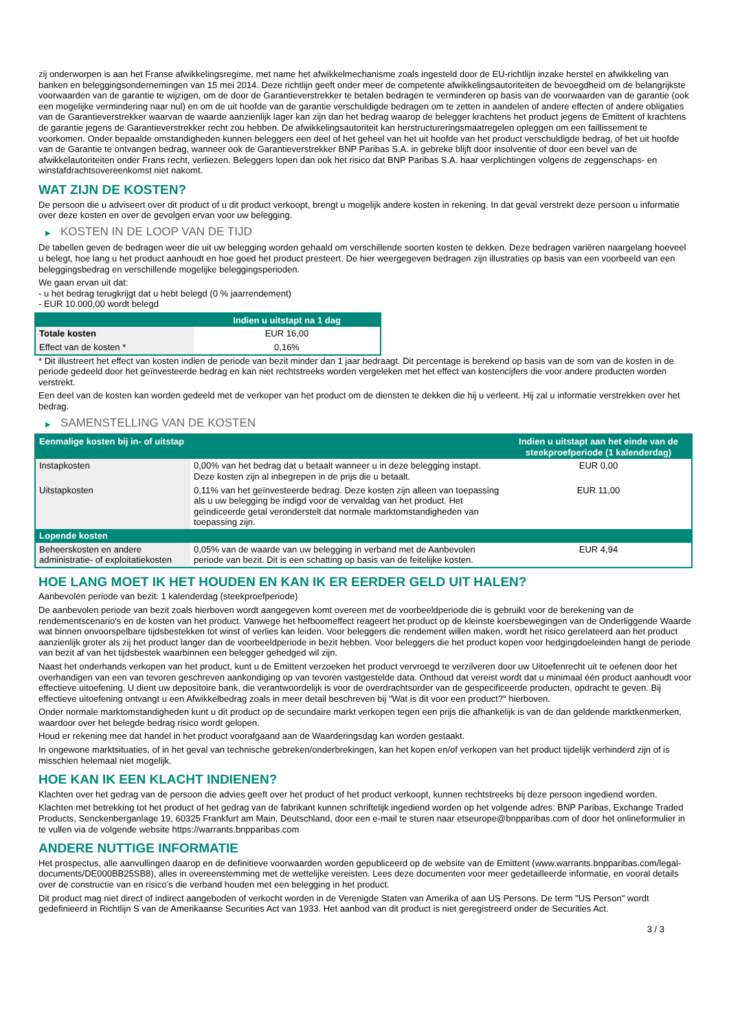zij onderworpen is aan het Franse afwikkelingsregime, met name het afwikkelmechanisme zoals ingesteld door de EU-richtlijn inzake herstel en afwikkeling van banken en beleggingsondernemingen van 15 mei 2014. Deze richtlijn geeft onder meer de competente afwikkelingsautoriteiten de bevoegdheid om de belangrijkste voorwaarden van de garantie te wijzigen, om de door de Garantieverstrekker te betalen bedragen te verminderen op basis van de voorwaarden van de garantie (ook een mogelijke vermindering naar nul) en om de uit hoofde van de garantie verschuldigde bedragen om te zetten in aandelen of andere effecten of andere obligaties van de Garantieverstrekker waarvan de waarde aanzienlijk lager kan zijn dan het bedrag waarop de belegger krachtens het product jegens de Emittent of krachtens de garantie jegens de Garantieverstrekker recht zou hebben. De afwikkelingsautoriteit kan herstructureringsmaatregelen opleggen om een faillissement te voorkomen. Onder bepaalde omstandigheden kunnen beleggers een deel of het geheel van het uit hoofde van het product verschuldigde bedrag, of het uit hoofde van de Garantie te ontvangen bedrag, wanneer ook de Garantieverstrekker BNP Paribas S.A. in gebreke blijft door insolventie of door een bevel van de afwikkelautoriteiten onder Frans recht, verliezen. Beleggers lopen dan ook het risico dat BNP Paribas S.A. haar verplichtingen volgens de zeggenschaps- en winstafdrachtsovereenkomst niet nakomt.
WAT ZIJN DE KOSTEN?
De persoon die u adviseert over dit product of u dit product verkoopt, brengt u mogelijk andere kosten in rekening. In dat geval verstrekt deze persoon u informatie over deze kosten en over de gevolgen ervan voor uw belegging.
▶ KOSTEN IN DE LOOP VAN DE TIJD
De tabellen geven de bedragen weer die uit uw belegging worden gehaald om verschillende soorten kosten te dekken. Deze bedragen variëren naargelang hoeveel u belegt, hoe lang u het product aanhoudt en hoe goed het product presteert. De hier weergegeven bedragen zijn illustraties op basis van een voorbeeld van een beleggingsbedrag en verschillende mogelijke beleggingsperioden.
We gaan ervan uit dat:
- u het bedrag terugkrijgt dat u hebt belegd (0 % jaarrendement)
- EUR 10.000,00 wordt belegd
| | Indien u uitstapt na 1 dag |
| --- | --- |
| Totale kosten | EUR 16,00 |
| Effect van de kosten * | 0,16% |
* Dit illustreert het effect van kosten indien de periode van bezit minder dan 1 jaar bedraagt. Dit percentage is berekend op basis van de som van de kosten in de periode gedeeld door het geïnvesteerde bedrag en kan niet rechtstreeks worden vergeleken met het effect van kostencijfers die voor andere producten worden verstrekt.
Een deel van de kosten kan worden gedeeld met de verkoper van het product om de diensten te dekken die hij u verleent. Hij zal u informatie verstrekken over het bedrag.
▶ SAMENSTELLING VAN DE KOSTEN
| Eenmalige kosten bij in- of uitstap | | Indien u uitstapt aan het einde van de steekproefperiode (1 kalenderdag) |
| --- | --- | --- |
| Instapkosten | 0,00% van het bedrag dat u betaalt wanneer u in deze belegging instapt. Deze kosten zijn al inbegrepen in de prijs die u betaalt. | EUR 0,00 |
| Uitstapkosten | 0,11% van het geïnvesteerde bedrag. Deze kosten zijn alleen van toepassing als u uw belegging be indigd voor de vervaldag van het product. Het geïndiceerde getal veronderstelt dat normale marktomstandigheden van toepassing zijn. | EUR 11,00 |
| Lopende kosten | | |
| Beheerskosten en andere administratie- of exploitatiekosten | 0,05% van de waarde van uw belegging in verband met de Aanbevolen periode van bezit. Dit is een schatting op basis van de feitelijke kosten. | EUR 4,94 |
HOE LANG MOET IK HET HOUDEN EN KAN IK ER EERDER GELD UIT HALEN?
Aanbevolen periode van bezit: 1 kalenderdag (steekproefperiode)
De aanbevolen periode van bezit zoals hierboven wordt aangegeven komt overeen met de voorbeeldperiode die is gebruikt voor de berekening van de rendementscenario's en de kosten van het product. Vanwege het hefboomeffect reageert het product op de kleinste koersbewegingen van de Onderliggende Waarde wat binnen onvoorspelbare tijdsbestekken tot winst of verlies kan leiden. Voor beleggers die rendement willen maken, wordt het risico gerelateerd aan het product aanzienlijk groter als zij het product langer dan de voorbeeldperiode in bezit hebben. Voor beleggers die het product kopen voor hedgingdoeleinden hangt de periode van bezit af van het tijdsbestek waarbinnen een belegger gehedged wil zijn.
Naast het onderhands verkopen van het product, kunt u de Emittent verzoeken het product vervroegd te verzilveren door uw Uitoefenrecht uit te oefenen door het overhandigen van een van tevoren geschreven aankondiging op van tevoren vastgestelde data. Onthoud dat vereist wordt dat u minimaal één product aanhoudt voor effectieve uitoefening. U dient uw depositoire bank, die verantwoordelijk is voor de overdrachtsorder van de gespecificeerde producten, opdracht te geven. Bij effectieve uitoefening ontvangt u een Afwikkelbedrag zoals in meer detail beschreven bij "Wat is dit voor een product?" hierboven.
Onder normale marktomstandigheden kunt u dit product op de secundaire markt verkopen tegen een prijs die afhankelijk is van de dan geldende marktkenmerken, waardoor over het belegde bedrag risico wordt gelopen.
Houd er rekening mee dat handel in het product voorafgaand aan de Waarderingsdag kan worden gestaakt.
In ongewone marktsituaties, of in het geval van technische gebreken/onderbrekingen, kan het kopen en/of verkopen van het product tijdelijk verhinderd zijn of is misschien helemaal niet mogelijk.
HOE KAN IK EEN KLACHT INDIENEN?
Klachten over het gedrag van de persoon die advies geeft over het product of het product verkoopt, kunnen rechtstreeks bij deze persoon ingediend worden.
Klachten met betrekking tot het product of het gedrag van de fabrikant kunnen schriftelijk ingediend worden op het volgende adres: BNP Paribas, Exchange Traded Products, Senckenberganlage 19, 60325 Frankfurt am Main, Deutschland, door een e-mail te sturen naar etseurope@bnpparibas.com of door het onlineformulier in te vullen via de volgende website https://warrants.bnpparibas.com
ANDERE NUTTIGE INFORMATIE
Het prospectus, alle aanvullingen daarop en de definitieve voorwaarden worden gepubliceerd op de website van de Emittent (www.warrants.bnpparibas.com/legal-documents/DE000BB25SB8), alles in overeenstemming met de wettelijke vereisten. Lees deze documenten voor meer gedetailleerde informatie, en vooral details over de constructie van en risico’s die verband houden met een belegging in het product.
Dit product mag niet direct of indirect aangeboden of verkocht worden in de Verenigde Staten van Amerika of aan US Persons. De term "US Person" wordt gedefinieerd in Richtlijn S van de Amerikaanse Securities Act van 1933. Het aanbod van dit product is niet geregistreerd onder de Securities Act.
3 / 3